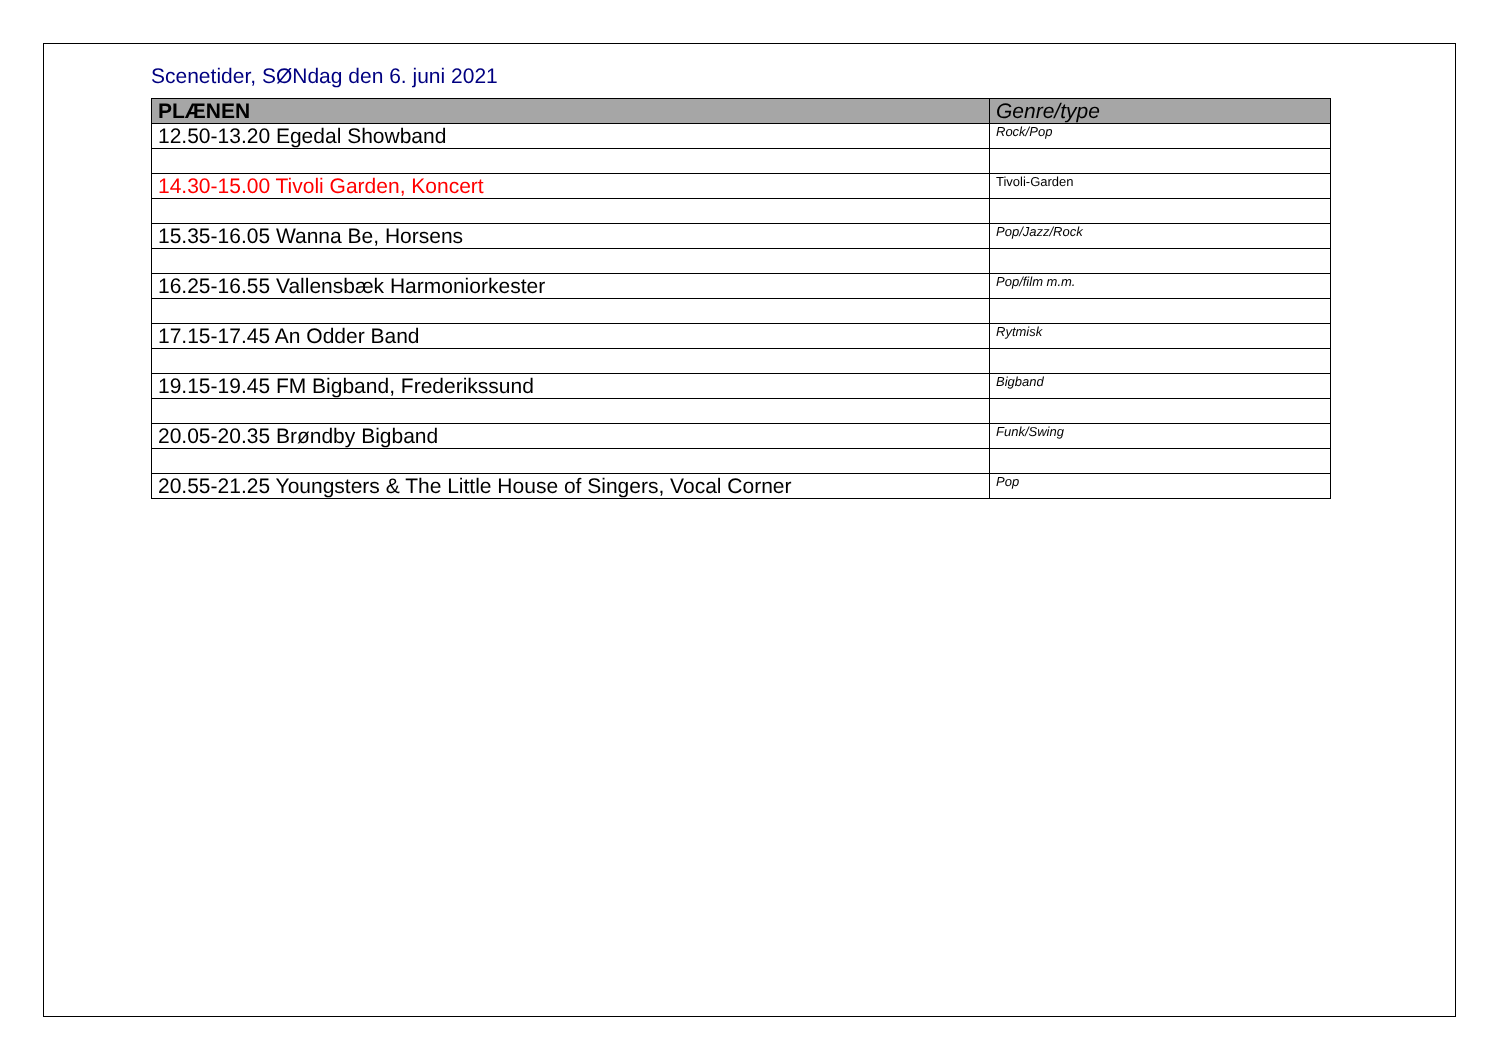Scenetider, SØNdag den 6. juni 2021
| PLÆNEN | Genre/type |
| --- | --- |
| 12.50-13.20 Egedal Showband | Rock/Pop |
| 14.30-15.00 Tivoli Garden, Koncert | Tivoli-Garden |
| 15.35-16.05 Wanna Be, Horsens | Pop/Jazz/Rock |
| 16.25-16.55 Vallensbæk Harmoniorkester | Pop/film m.m. |
| 17.15-17.45 An Odder Band | Rytmisk |
| 19.15-19.45 FM Bigband, Frederikssund | Bigband |
| 20.05-20.35 Brøndby Bigband | Funk/Swing |
| 20.55-21.25 Youngsters & The Little House of Singers, Vocal Corner | Pop |